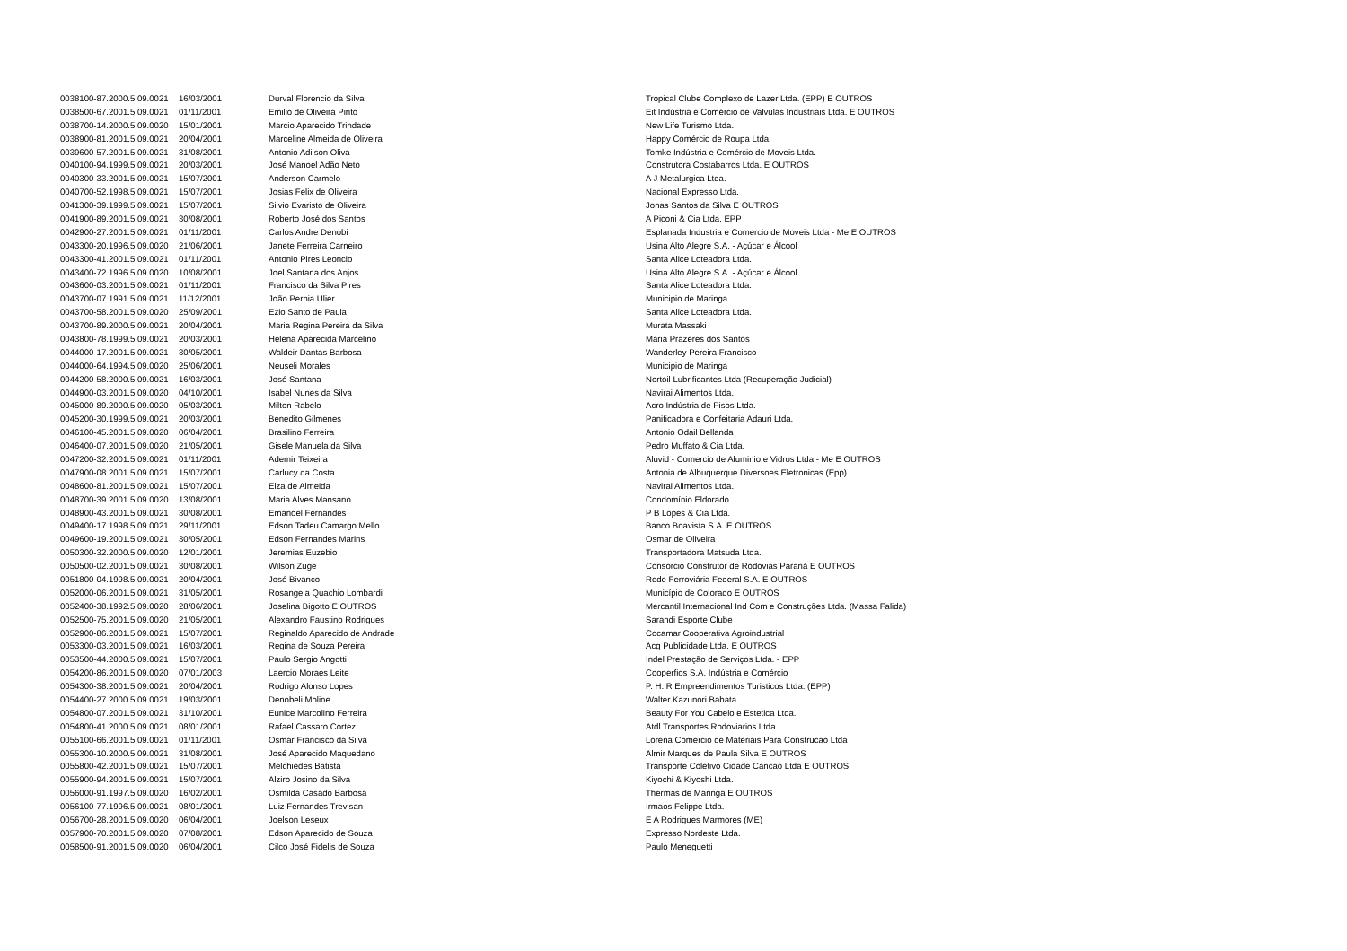| 0038100-87.2000.5.09.0021 | 16/03/2001 | Durval Florencio da Silva | Tropical Clube Complexo de Lazer Ltda. (EPP) E OUTROS |
| 0038500-67.2001.5.09.0021 | 01/11/2001 | Emilio de Oliveira Pinto | Eit Indústria e Comércio de Valvulas Industriais Ltda. E OUTROS |
| 0038700-14.2000.5.09.0020 | 15/01/2001 | Marcio Aparecido Trindade | New Life Turismo Ltda. |
| 0038900-81.2001.5.09.0021 | 20/04/2001 | Marceline Almeida de Oliveira | Happy Comércio de Roupa Ltda. |
| 0039600-57.2001.5.09.0021 | 31/08/2001 | Antonio Adilson Oliva | Tomke Indústria e Comércio de Moveis Ltda. |
| 0040100-94.1999.5.09.0021 | 20/03/2001 | José Manoel Adão Neto | Construtora Costabarros Ltda. E OUTROS |
| 0040300-33.2001.5.09.0021 | 15/07/2001 | Anderson Carmelo | A J Metalurgica Ltda. |
| 0040700-52.1998.5.09.0021 | 15/07/2001 | Josias Felix de Oliveira | Nacional Expresso Ltda. |
| 0041300-39.1999.5.09.0021 | 15/07/2001 | Silvio Evaristo de Oliveira | Jonas Santos da Silva E OUTROS |
| 0041900-89.2001.5.09.0021 | 30/08/2001 | Roberto José dos Santos | A Piconi & Cia Ltda. EPP |
| 0042900-27.2001.5.09.0021 | 01/11/2001 | Carlos Andre Denobi | Esplanada Industria e Comercio de Moveis Ltda - Me E OUTROS |
| 0043300-20.1996.5.09.0020 | 21/06/2001 | Janete Ferreira Carneiro | Usina Alto Alegre S.A. - Açúcar e Álcool |
| 0043300-41.2001.5.09.0021 | 01/11/2001 | Antonio Pires Leoncio | Santa Alice Loteadora Ltda. |
| 0043400-72.1996.5.09.0020 | 10/08/2001 | Joel Santana dos Anjos | Usina Alto Alegre S.A. - Açúcar e Álcool |
| 0043600-03.2001.5.09.0021 | 01/11/2001 | Francisco da Silva Pires | Santa Alice Loteadora Ltda. |
| 0043700-07.1991.5.09.0021 | 11/12/2001 | João Pernia Ulier | Municipio de Maringa |
| 0043700-58.2001.5.09.0020 | 25/09/2001 | Ezio Santo de Paula | Santa Alice Loteadora Ltda. |
| 0043700-89.2000.5.09.0021 | 20/04/2001 | Maria Regina Pereira da Silva | Murata Massaki |
| 0043800-78.1999.5.09.0021 | 20/03/2001 | Helena Aparecida Marcelino | Maria Prazeres dos Santos |
| 0044000-17.2001.5.09.0021 | 30/05/2001 | Waldeir Dantas Barbosa | Wanderley Pereira Francisco |
| 0044000-64.1994.5.09.0020 | 25/06/2001 | Neuseli Morales | Municipio de Maringa |
| 0044200-58.2000.5.09.0021 | 16/03/2001 | José Santana | Nortoil Lubrificantes Ltda (Recuperação Judicial) |
| 0044900-03.2001.5.09.0020 | 04/10/2001 | Isabel Nunes da Silva | Navirai Alimentos Ltda. |
| 0045000-89.2000.5.09.0020 | 05/03/2001 | Milton Rabelo | Acro Indústria de Pisos Ltda. |
| 0045200-30.1999.5.09.0021 | 20/03/2001 | Benedito Gilmenes | Panificadora e Confeitaria Adauri Ltda. |
| 0046100-45.2001.5.09.0020 | 06/04/2001 | Brasilino Ferreira | Antonio Odail Bellanda |
| 0046400-07.2001.5.09.0020 | 21/05/2001 | Gisele Manuela da Silva | Pedro Muffato & Cia Ltda. |
| 0047200-32.2001.5.09.0021 | 01/11/2001 | Ademir Teixeira | Aluvid - Comercio de Aluminio e Vidros Ltda - Me E OUTROS |
| 0047900-08.2001.5.09.0021 | 15/07/2001 | Carlucy da Costa | Antonia de Albuquerque Diversoes Eletronicas (Epp) |
| 0048600-81.2001.5.09.0021 | 15/07/2001 | Elza de Almeida | Navirai Alimentos Ltda. |
| 0048700-39.2001.5.09.0020 | 13/08/2001 | Maria Alves Mansano | Condomínio Eldorado |
| 0048900-43.2001.5.09.0021 | 30/08/2001 | Emanoel Fernandes | P B Lopes & Cia Ltda. |
| 0049400-17.1998.5.09.0021 | 29/11/2001 | Edson Tadeu Camargo Mello | Banco Boavista S.A. E OUTROS |
| 0049600-19.2001.5.09.0021 | 30/05/2001 | Edson Fernandes Marins | Osmar de Oliveira |
| 0050300-32.2000.5.09.0020 | 12/01/2001 | Jeremias Euzebio | Transportadora Matsuda Ltda. |
| 0050500-02.2001.5.09.0021 | 30/08/2001 | Wilson Zuge | Consorcio Construtor de Rodovias Paraná E OUTROS |
| 0051800-04.1998.5.09.0021 | 20/04/2001 | José Bivanco | Rede Ferroviária Federal S.A. E OUTROS |
| 0052000-06.2001.5.09.0021 | 31/05/2001 | Rosangela Quachio Lombardi | Município de Colorado E OUTROS |
| 0052400-38.1992.5.09.0020 | 28/06/2001 | Joselina Bigotto E OUTROS | Mercantil Internacional Ind Com e Construções Ltda. (Massa Falida) |
| 0052500-75.2001.5.09.0020 | 21/05/2001 | Alexandro Faustino Rodrigues | Sarandi Esporte Clube |
| 0052900-86.2001.5.09.0021 | 15/07/2001 | Reginaldo Aparecido de Andrade | Cocamar Cooperativa Agroindustrial |
| 0053300-03.2001.5.09.0021 | 16/03/2001 | Regina de Souza Pereira | Acg Publicidade Ltda. E OUTROS |
| 0053500-44.2000.5.09.0021 | 15/07/2001 | Paulo Sergio Angotti | Indel Prestação de Serviços Ltda. - EPP |
| 0054200-86.2001.5.09.0020 | 07/01/2003 | Laercio Moraes Leite | Cooperfios S.A. Indústria e Comércio |
| 0054300-38.2001.5.09.0021 | 20/04/2001 | Rodrigo Alonso Lopes | P. H. R Empreendimentos Turisticos Ltda. (EPP) |
| 0054400-27.2000.5.09.0021 | 19/03/2001 | Denobeli Moline | Walter Kazunori Babata |
| 0054800-07.2001.5.09.0021 | 31/10/2001 | Eunice Marcolino Ferreira | Beauty For You Cabelo e Estetica Ltda. |
| 0054800-41.2000.5.09.0021 | 08/01/2001 | Rafael Cassaro Cortez | Atdl Transportes Rodoviarios Ltda |
| 0055100-66.2001.5.09.0021 | 01/11/2001 | Osmar Francisco da Silva | Lorena Comercio de Materiais Para Construcao Ltda |
| 0055300-10.2000.5.09.0021 | 31/08/2001 | José Aparecido Maquedano | Almir Marques de Paula Silva E OUTROS |
| 0055800-42.2001.5.09.0021 | 15/07/2001 | Melchiedes Batista | Transporte Coletivo Cidade Cancao Ltda E OUTROS |
| 0055900-94.2001.5.09.0021 | 15/07/2001 | Alziro Josino da Silva | Kiyochi & Kiyoshi Ltda. |
| 0056000-91.1997.5.09.0020 | 16/02/2001 | Osmilda Casado Barbosa | Thermas de Maringa E OUTROS |
| 0056100-77.1996.5.09.0021 | 08/01/2001 | Luiz Fernandes Trevisan | Irmaos Felippe Ltda. |
| 0056700-28.2001.5.09.0020 | 06/04/2001 | Joelson Leseux | E A Rodrigues Marmores (ME) |
| 0057900-70.2001.5.09.0020 | 07/08/2001 | Edson Aparecido de Souza | Expresso Nordeste Ltda. |
| 0058500-91.2001.5.09.0020 | 06/04/2001 | Cilco José Fidelis de Souza | Paulo Meneguetti |